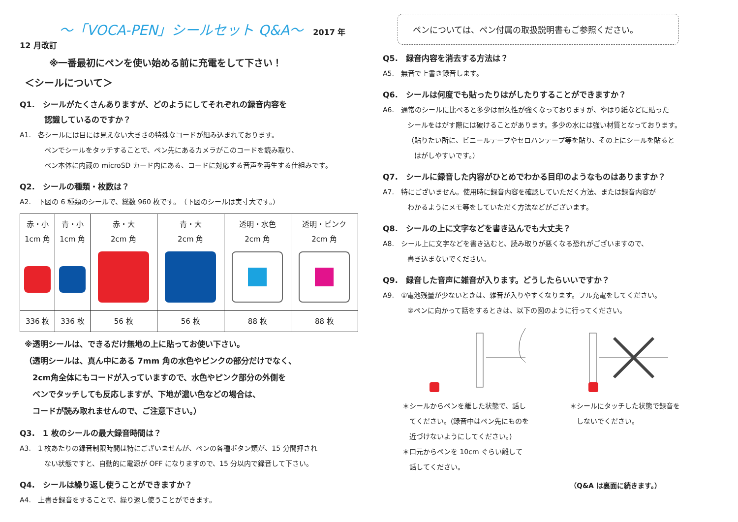～「VOCA-PEN」シールセット Q&A～
2017 年 12 月改訂
※一番最初にペンを使い始める前に充電をして下さい！
＜シールについて＞
Q1.　シールがたくさんありますが、どのようにしてそれぞれの録音内容を
認識しているのですか？
A1.　各シールには目には見えない大きさの特殊なコードが組み込まれております。
ペンでシールをタッチすることで、ペン先にあるカメラがこのコードを読み取り、
ペン本体に内蔵の microSD カード内にある、コードに対応する音声を再生する仕組みです。
Q2.　シールの種類・枚数は？
A2.　下図の 6 種類のシールで、総数 960 枚です。　（下図のシールは実寸大です。）
| 赤・小 1cm 角 | 青・小 1cm 角 | 赤・大 2cm 角 | 青・大 2cm 角 | 透明・水色 2cm 角 | 透明・ピンク 2cm 角 |
| 336 枚 | 336 枚 | 56 枚 | 56 枚 | 88 枚 | 88 枚 |
※透明シールは、できるだけ無地の上に貼ってお使い下さい。
（透明シールは、真ん中にある 7mm 角の水色やピンクの部分だけでなく、
　2cm角全体にもコードが入っていますので、水色やピンク部分の外側を
　ペンでタッチしても反応しますが、下地が濃い色などの場合は、
　コードが読み取れませんので、ご注意下さい。）
Q3.　1 枚のシールの最大録音時間は？
A3.　1 枚あたりの録音制限時間は特にございませんが、ペンの各種ボタン類が、15 分間押され
ない状態ですと、自動的に電源が OFF になりますので、15 分以内で録音して下さい。
Q4.　シールは繰り返し使うことができますか？
A4.　上書き録音をすることで、繰り返し使うことができます。
ペンについては、ペン付属の取扱説明書もご参照ください。
Q5.　録音内容を消去する方法は？
A5.　無音で上書き録音します。
Q6.　シールは何度でも貼ったりはがしたりすることができますか？
A6.　通常のシールに比べると多少は耐久性が強くなっておりますが、やはり紙などに貼った
シールをはがす際には破けることがあります。多少の水には強い材質となっております。
（貼りたい所に、ビニールテープやセロハンテープ等を貼り、その上にシールを貼ると
　はがしやすいです。）
Q7.　シールに録音した内容がひとめでわかる目印のようなものはありますか？
A7.　特にございません。使用時に録音内容を確認していただく方法、または録音内容が
わかるようにメモ等をしていただく方法などがございます。
Q8.　シールの上に文字などを書き込んでも大丈夫？
A8.　シール上に文字などを書き込むと、読み取りが悪くなる恐れがございますので、
書き込まないでください。
Q9.　録音した音声に雑音が入ります。どうしたらいいですか？
A9.　①電池残量が少ないときは、雑音が入りやすくなります。フル充電をしてください。
②ペンに向かって話をするときは、以下の図のように行ってください。
＊シールからペンを離した状態で、話し
　てください。(録音中はペン先にものを
　近づけないようにしてください。)
＊口元からペンを 10cm ぐらい離して
　話してください。
＊シールにタッチした状態で録音を
　しないでください。
（Q&A は裏面に続きます。）